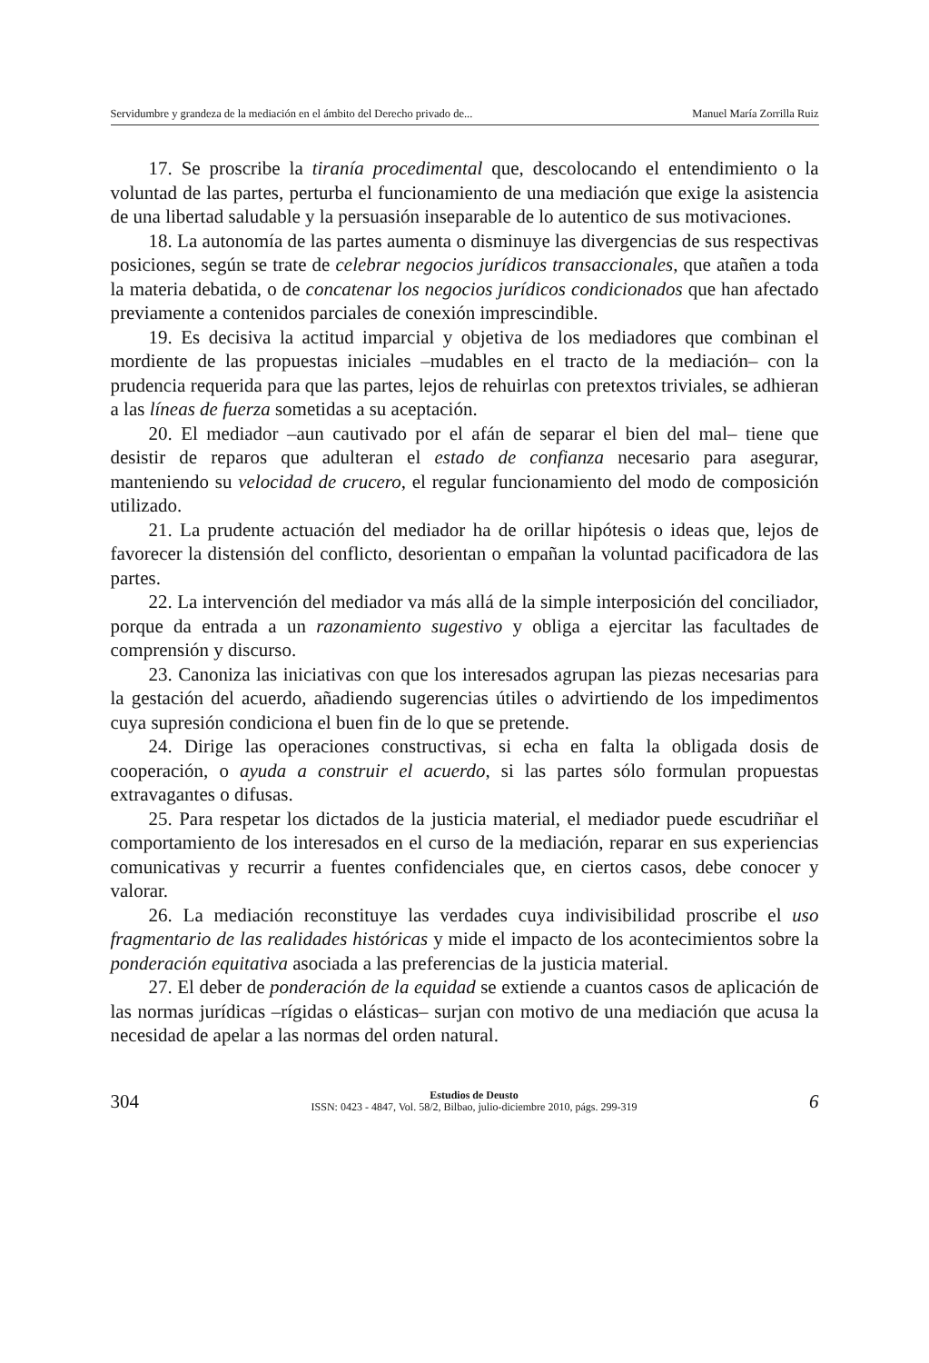Servidumbre y grandeza de la mediación en el ámbito del Derecho privado de... Manuel María Zorrilla Ruiz
17. Se proscribe la tiranía procedimental que, descolocando el entendimiento o la voluntad de las partes, perturba el funcionamiento de una mediación que exige la asistencia de una libertad saludable y la persuasión inseparable de lo autentico de sus motivaciones.
18. La autonomía de las partes aumenta o disminuye las divergencias de sus respectivas posiciones, según se trate de celebrar negocios jurídicos transaccionales, que atañen a toda la materia debatida, o de concatenar los negocios jurídicos condicionados que han afectado previamente a contenidos parciales de conexión imprescindible.
19. Es decisiva la actitud imparcial y objetiva de los mediadores que combinan el mordiente de las propuestas iniciales –mudables en el tracto de la mediación– con la prudencia requerida para que las partes, lejos de rehuirlas con pretextos triviales, se adhieran a las líneas de fuerza sometidas a su aceptación.
20. El mediador –aun cautivado por el afán de separar el bien del mal– tiene que desistir de reparos que adulteran el estado de confianza necesario para asegurar, manteniendo su velocidad de crucero, el regular funcionamiento del modo de composición utilizado.
21. La prudente actuación del mediador ha de orillar hipótesis o ideas que, lejos de favorecer la distensión del conflicto, desorientan o empañan la voluntad pacificadora de las partes.
22. La intervención del mediador va más allá de la simple interposición del conciliador, porque da entrada a un razonamiento sugestivo y obliga a ejercitar las facultades de comprensión y discurso.
23. Canoniza las iniciativas con que los interesados agrupan las piezas necesarias para la gestación del acuerdo, añadiendo sugerencias útiles o advirtiendo de los impedimentos cuya supresión condiciona el buen fin de lo que se pretende.
24. Dirige las operaciones constructivas, si echa en falta la obligada dosis de cooperación, o ayuda a construir el acuerdo, si las partes sólo formulan propuestas extravagantes o difusas.
25. Para respetar los dictados de la justicia material, el mediador puede escudriñar el comportamiento de los interesados en el curso de la mediación, reparar en sus experiencias comunicativas y recurrir a fuentes confidenciales que, en ciertos casos, debe conocer y valorar.
26. La mediación reconstituye las verdades cuya indivisibilidad proscribe el uso fragmentario de las realidades históricas y mide el impacto de los acontecimientos sobre la ponderación equitativa asociada a las preferencias de la justicia material.
27. El deber de ponderación de la equidad se extiende a cuantos casos de aplicación de las normas jurídicas –rígidas o elásticas– surjan con motivo de una mediación que acusa la necesidad de apelar a las normas del orden natural.
304
Estudios de Deusto
ISSN: 0423 - 4847, Vol. 58/2, Bilbao, julio-diciembre 2010, págs. 299-319
6